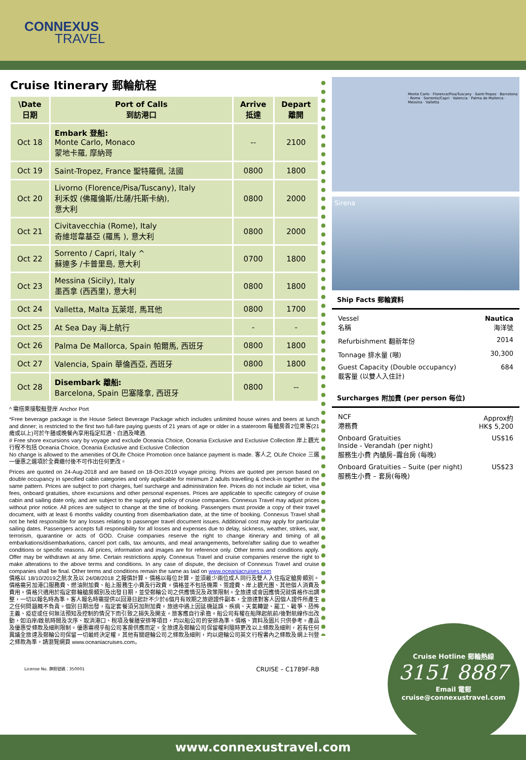CONNEXUS
TRAVEL
Cruise Itinerary 郵輪航程
| \Date 日期 | Port of Calls 到訪港口 | Arrive 抵達 | Depart 離開 |
| --- | --- | --- | --- |
| Oct 18 | Embark 登船: Monte Carlo, Monaco 蒙地卡羅, 摩納哥 | -- | 2100 |
| Oct 19 | Saint-Tropez, France 聖特羅佩, 法國 | 0800 | 1800 |
| Oct 20 | Livorno (Florence/Pisa/Tuscany), Italy 利禾奴 (佛羅倫斯/比薩/托斯卡納), 意大利 | 0800 | 2000 |
| Oct 21 | Civitavecchia (Rome), Italy 奇維塔韋基亞 (羅馬 ), 意大利 | 0800 | 2000 |
| Oct 22 | Sorrento / Capri, Italy ^ 蘇連多 /卡普里島, 意大利 | 0700 | 1800 |
| Oct 23 | Messina (Sicily), Italy 墨西拿 (西西里), 意大利 | 0800 | 1800 |
| Oct 24 | Valletta, Malta 瓦萊塔, 馬耳他 | 0800 | 1700 |
| Oct 25 | At Sea Day 海上航行 | - | - |
| Oct 26 | Palma De Mallorca, Spain 帕爾馬, 西班牙 | 0800 | 1800 |
| Oct 27 | Valencia, Spain 華倫西亞, 西班牙 | 0800 | 1800 |
| Oct 28 | Disembark 離船: Barcelona, Spain 巴塞隆拿, 西班牙 | 0800 | -- |
^ 需搭乘接駁艇登岸 Anchor Port
*Free beverage package is the House Select Beverage Package which includes unlimited house wines and beers at lunch and dinner; is restricted to the first two full-fare paying guests of 21 years of age or older in a stateroom 每艙房首2位乘客(21 歲或以上)可於午膳或晚餐內享用指定紅酒、白酒及啤酒.
# Free shore excursions vary by voyage and exclude Oceania Choice, Oceania Exclusive and Exclusive Collection 岸上觀光行程不包括 Oceania Choice, Oceania Exclusive and Exclusive Collection
No change is allowed to the amenities of OLife Choice Promotion once balance payment is made. 客人之 OLife Choice 三選一優惠之選項於全費繳付後不可作出任何更改。
Prices are quoted on 24-Aug-2018 and are based on 18-Oct-2019 voyage pricing. Prices are quoted per person based on double occupancy in specified cabin categories and only applicable for minimum 2 adults travelling & check-in together in the same pattern. Prices are subject to port charges, fuel surcharge and administration fee. Prices do not include air ticket, visa fees, onboard gratuities, shore excursions and other personal expenses. Prices are applicable to specific category of cruise cabin and sailing date only, and are subject to the supply and policy of cruise companies. Connexus Travel may adjust prices without prior notice. All prices are subject to change at the time of booking. Passengers must provide a copy of their travel document, with at least 6 months validity counting from disembarkation date, at the time of booking. Connexus Travel shall not be held responsible for any losses relating to passenger travel document issues. Additional cost may apply for particular sailing dates. Passengers accepts full responsibility for all losses and expenses due to delay, sickness, weather, strikes, war, terrorism, quarantine or acts of GOD. Cruise companies reserve the right to change itinerary and timing of all embarkations/disembarkations, cancel port calls, tax amounts, and meal arrangements, before/after sailing due to weather conditions or specific reasons. All prices, information and images are for reference only. Other terms and conditions apply. Offer may be withdrawn at any time. Certain restrictions apply. Connexus Travel and cruise companies reserve the right to make alterations to the above terms and conditions. In any case of dispute, the decision of Connexus Travel and cruise companies shall be final. Other terms and conditions remain the same as laid on www.oceaniacruises.com
價格以 18/10/2019之航次及以 24/08/2018 之報價計算。價格以每位計算，並須最少兩位成人同行及雙人入住指定艙房類別。價格需另加港口服務費、燃油附加費、船上服務生小費及行政費。價格並不包括機票、簽證費、岸上觀光團、其他個人消費及費用。價格只適用於指定郵輪艙房類別及出發日期，並受郵輪公司之供應情況及政策限制。全旅達或會因應情況就價格作出調整，一切以報名時為準。客人報名時需提供以回港日起計不少於6個月有效期之旅遊證件副本，全旅達對客人因個人證件所產生之任何問題概不負責。個別日期出發，指定套餐須另加附加費。旅途中遇上因延機延誤、疾病、天氣轉變、罷工、戰爭、恐怖主義、疫症或任何無法預知及控制的情況下而引致之損失及開支，旅客應自行承擔。船公司有權在船隊起航前/後對航線作出改動，如泊岸/啟航時間及次序、取消港口、稅項及餐膳安排等項目，均以船公司的安排為準。價格、資料及圖片只供參考。產品及優惠受條款及細則限制。優惠需視乎船公司客房供應而定。全旅達及郵輪公司保留權利隨時更改以上條款及細則，若有任何異議全旅達及郵輪公司保留一切最終決定權。其他有關遊輪公司之條款及細則，均以遊輪公司英文行程書內之條款及網上刊登之條款為準，請瀏覽網頁 www.oceaniacruises.com。
License No. 牌照號碼：350001 CRUISE – C1789F-RB
Monte Carlo · Florence/Pisa/Tuscany · Saint-Tropez · Barcelona · Rome · Sorrento/Capri · Valencia · Palma de Mallorca · Messina · Valletta
Sirena
Ship Facts 郵輪資料
Vessel
名稱 Nautica
海洋號
Refurbishment 翻新年份 2014
Tonnage 排水量 (噸) 30,300
Guest Capacity (Double occupancy)
載客量 (以雙人入住計) 684
Surcharges 附加費 (per person 每位)
NCF
港務費 Approx約
HK$ 5,200
Onboard Gratuities
Inside - Verandah (per night)
服務生小費 內艙房–露台房 (每晚) US$16
Onboard Gratuities – Suite (per night)
服務生小費 – 套房(每晚) US$23
Cruise Hotline 郵輪熱線
3151 8887
Email 電郵
cruise@connexustravel.com
www.connexustravel.com